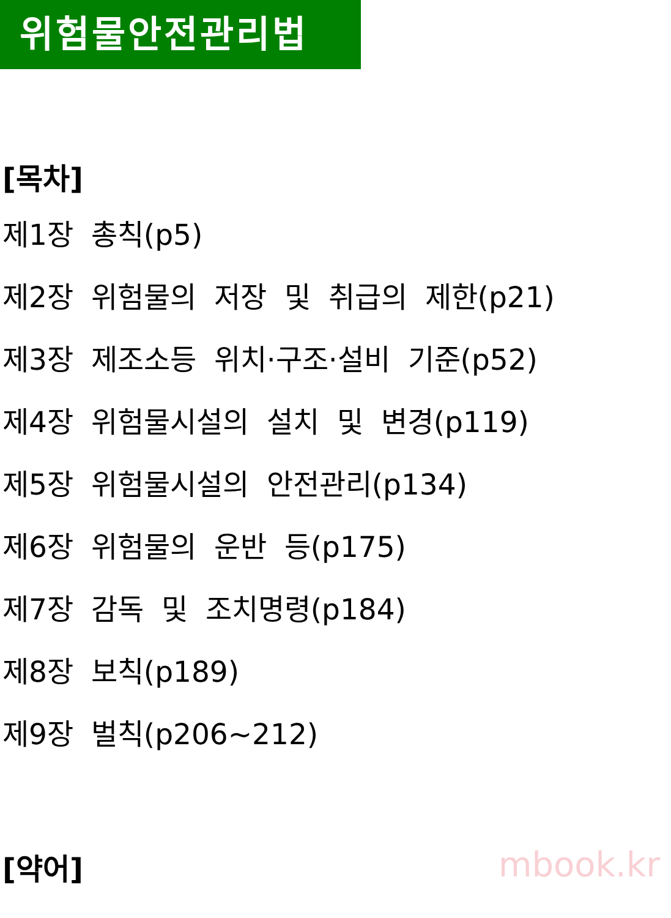위험물안전관리법
[목차]
제1장 총칙(p5)
제2장 위험물의 저장 및 취급의 제한(p21)
제3장 제조소등 위치·구조·설비 기준(p52)
제4장 위험물시설의 설치 및 변경(p119)
제5장 위험물시설의 안전관리(p134)
제6장 위험물의 운반 등(p175)
제7장 감독 및 조치명령(p184)
제8장 보칙(p189)
제9장 벌칙(p206~212)
[약어]
mbook.kr